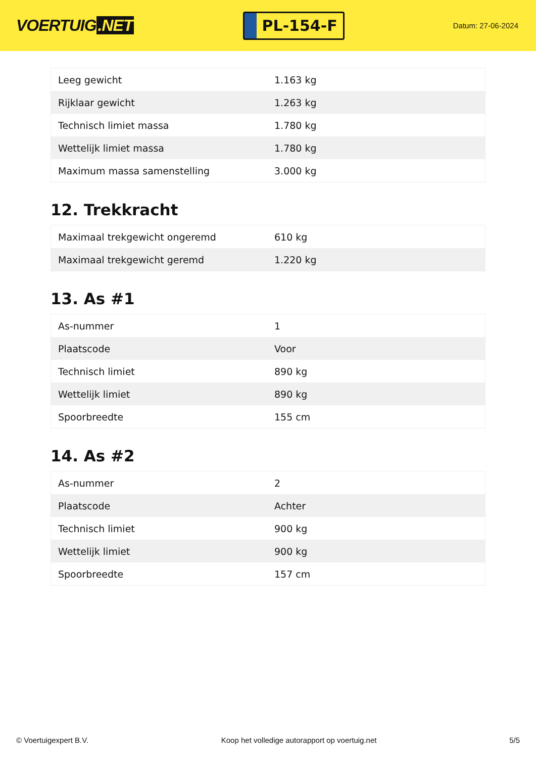VOERTUIG.NET
PL-154-F
Datum: 27-06-2024
| Leeg gewicht | 1.163 kg |
| Rijklaar gewicht | 1.263 kg |
| Technisch limiet massa | 1.780 kg |
| Wettelijk limiet massa | 1.780 kg |
| Maximum massa samenstelling | 3.000 kg |
12. Trekkracht
| Maximaal trekgewicht ongeremd | 610 kg |
| Maximaal trekgewicht geremd | 1.220 kg |
13. As #1
| As-nummer | 1 |
| Plaatscode | Voor |
| Technisch limiet | 890 kg |
| Wettelijk limiet | 890 kg |
| Spoorbreedte | 155 cm |
14. As #2
| As-nummer | 2 |
| Plaatscode | Achter |
| Technisch limiet | 900 kg |
| Wettelijk limiet | 900 kg |
| Spoorbreedte | 157 cm |
© Voertuigexpert B.V. Koop het volledige autorapport op voertuig.net 5/5